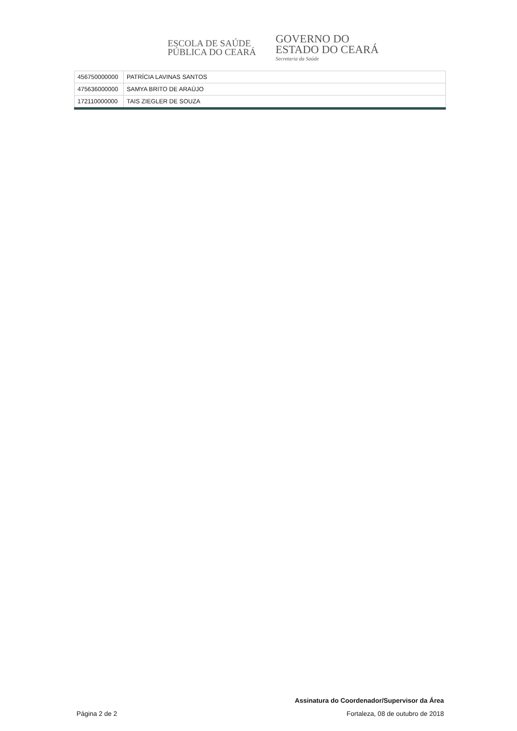ESCOLA DE SAÚDE
PÚBLICA DO CEARÁ
GOVERNO DO
ESTADO DO CEARÁ
Secretaria da Saúde
| 456750000000 | PATRÍCIA LAVINAS SANTOS |
| 475636000000 | SAMYA BRITO DE ARAÚJO |
| 172110000000 | TAIS ZIEGLER DE SOUZA |
Assinatura do Coordenador/Supervisor da Área
Página 2 de 2 Fortaleza, 08 de outubro de 2018